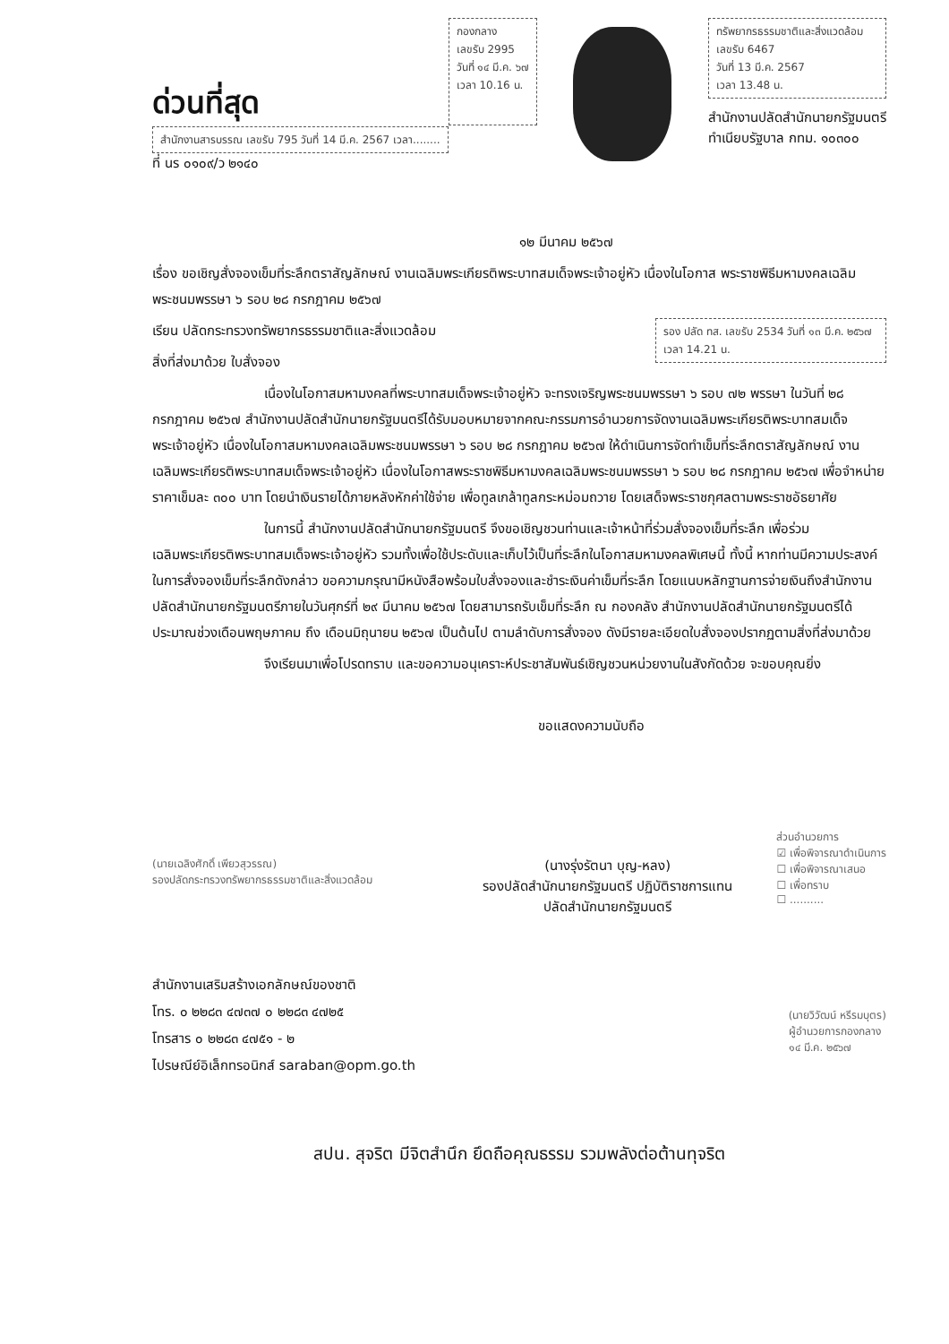ด่วนที่สุด
สำนักงานสารบรรณ เลขรับ 795 วันที่ 14 มี.ค. 2567 เวลา........
ที่ นร ๐๑๐๙/ว ๒๑๔๐
กองกลาง
เลขรับ 2995
วันที่ ๑๔ มี.ค. ๖๗
เวลา 10.16 น.
ทรัพยากรธรรมชาติและสิ่งแวดล้อม
เลขรับ 6467
วันที่ 13 มี.ค. 2567
เวลา 13.48 น.
สำนักงานปลัดสำนักนายกรัฐมนตรี
ทำเนียบรัฐบาล กทม. ๑๐๓๐๐
๑๒ มีนาคม ๒๕๖๗
เรื่อง ขอเชิญสั่งจองเข็มที่ระลึกตราสัญลักษณ์ งานเฉลิมพระเกียรติพระบาทสมเด็จพระเจ้าอยู่หัว เนื่องในโอกาส พระราชพิธีมหามงคลเฉลิมพระชนมพรรษา ๖ รอบ ๒๘ กรกฎาคม ๒๕๖๗
รอง ปลัด ทส. เลขรับ 2534 วันที่ ๑๓ มี.ค. ๒๕๖๗ เวลา 14.21 น.
เรียน ปลัดกระทรวงทรัพยากรธรรมชาติและสิ่งแวดล้อม
สิ่งที่ส่งมาด้วย ใบสั่งจอง
เนื่องในโอกาสมหามงคลที่พระบาทสมเด็จพระเจ้าอยู่หัว จะทรงเจริญพระชนมพรรษา ๖ รอบ ๗๒ พรรษา ในวันที่ ๒๘ กรกฎาคม ๒๕๖๗ สำนักงานปลัดสำนักนายกรัฐมนตรีได้รับมอบหมายจากคณะกรรมการอำนวยการจัดงานเฉลิมพระเกียรติพระบาทสมเด็จพระเจ้าอยู่หัว เนื่องในโอกาสมหามงคลเฉลิมพระชนมพรรษา ๖ รอบ ๒๘ กรกฎาคม ๒๕๖๗ ให้ดำเนินการจัดทำเข็มที่ระลึกตราสัญลักษณ์ งานเฉลิมพระเกียรติพระบาทสมเด็จพระเจ้าอยู่หัว เนื่องในโอกาสพระราชพิธีมหามงคลเฉลิมพระชนมพรรษา ๖ รอบ ๒๘ กรกฎาคม ๒๕๖๗ เพื่อจำหน่ายราคาเข็มละ ๓๐๐ บาท โดยนำเงินรายได้ภายหลังหักค่าใช้จ่าย เพื่อทูลเกล้าทูลกระหม่อมถวาย โดยเสด็จพระราชกุศลตามพระราชอัธยาศัย
ในการนี้ สำนักงานปลัดสำนักนายกรัฐมนตรี จึงขอเชิญชวนท่านและเจ้าหน้าที่ร่วมสั่งจองเข็มที่ระลึก เพื่อร่วมเฉลิมพระเกียรติพระบาทสมเด็จพระเจ้าอยู่หัว รวมทั้งเพื่อใช้ประดับและเก็บไว้เป็นที่ระลึกในโอกาสมหามงคลพิเศษนี้ ทั้งนี้ หากท่านมีความประสงค์ในการสั่งจองเข็มที่ระลึกดังกล่าว ขอความกรุณามีหนังสือพร้อมใบสั่งจองและชำระเงินค่าเข็มที่ระลึก โดยแนบหลักฐานการจ่ายเงินถึงสำนักงานปลัดสำนักนายกรัฐมนตรีภายในวันศุกร์ที่ ๒๙ มีนาคม ๒๕๖๗ โดยสามารถรับเข็มที่ระลึก ณ กองคลัง สำนักงานปลัดสำนักนายกรัฐมนตรีได้ประมาณช่วงเดือนพฤษภาคม ถึง เดือนมิถุนายน ๒๕๖๗ เป็นต้นไป ตามลำดับการสั่งจอง ดังมีรายละเอียดใบสั่งจองปรากฏตามสิ่งที่ส่งมาด้วย
จึงเรียนมาเพื่อโปรดทราบ และขอความอนุเคราะห์ประชาสัมพันธ์เชิญชวนหน่วยงานในสังกัดด้วย จะขอบคุณยิ่ง
ขอแสดงความนับถือ
(นายเฉลิงศักดิ์ เพียวสุวรรณ)
รองปลัดกระทรวงทรัพยากรธรรมชาติและสิ่งแวดล้อม
(นางรุ่งรัตนา บุญ-หลง)
รองปลัดสำนักนายกรัฐมนตรี ปฏิบัติราชการแทน
ปลัดสำนักนายกรัฐมนตรี
ส่วนอำนวยการ
☑ เพื่อพิจารณาดำเนินการ
☐ เพื่อพิจารณาเสนอ
☐ เพื่อทราบ
☐ ..........
สำนักงานเสริมสร้างเอกลักษณ์ของชาติ
โทร. ๐ ๒๒๘๓ ๔๗๓๗ ๐ ๒๒๘๓ ๔๗๒๕
โทรสาร ๐ ๒๒๘๓ ๔๗๕๑ - ๒
ไปรษณีย์อิเล็กทรอนิกส์ saraban@opm.go.th
(นายวิวัฒน์ หรีรมบุตร)
ผู้อำนวยการกองกลาง
๑๔ มี.ค. ๒๕๖๗
สปน. สุจริต มีจิตสำนึก ยึดถือคุณธรรม รวมพลังต่อต้านทุจริต